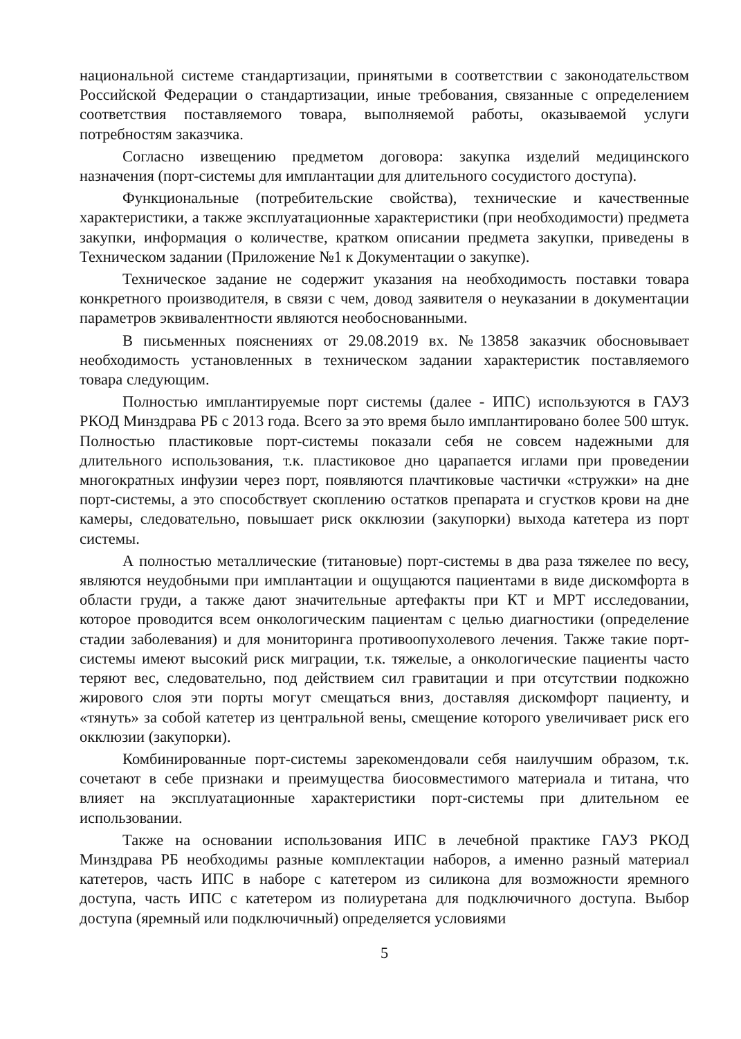национальной системе стандартизации, принятыми в соответствии с законодательством Российской Федерации о стандартизации, иные требования, связанные с определением соответствия поставляемого товара, выполняемой работы, оказываемой услуги потребностям заказчика.
Согласно извещению предметом договора: закупка изделий медицинского назначения (порт-системы для имплантации для длительного сосудистого доступа).
Функциональные (потребительские свойства), технические и качественные характеристики, а также эксплуатационные характеристики (при необходимости) предмета закупки, информация о количестве, кратком описании предмета закупки, приведены в Техническом задании (Приложение №1 к Документации о закупке).
Техническое задание не содержит указания на необходимость поставки товара конкретного производителя, в связи с чем, довод заявителя о неуказании в документации параметров эквивалентности являются необоснованными.
В письменных пояснениях от 29.08.2019 вх. №13858 заказчик обосновывает необходимость установленных в техническом задании характеристик поставляемого товара следующим.
Полностью имплантируемые порт системы (далее - ИПС) используются в ГАУЗ РКОД Минздрава РБ с 2013 года. Всего за это время было имплантировано более 500 штук. Полностью пластиковые порт-системы показали себя не совсем надежными для длительного использования, т.к. пластиковое дно царапается иглами при проведении многократных инфузии через порт, появляются плачтиковые частички «стружки» на дне порт-системы, а это способствует скоплению остатков препарата и сгустков крови на дне камеры, следовательно, повышает риск окклюзии (закупорки) выхода катетера из порт системы.
А полностью металлические (титановые) порт-системы в два раза тяжелее по весу, являются неудобными при имплантации и ощущаются пациентами в виде дискомфорта в области груди, а также дают значительные артефакты при КТ и МРТ исследовании, которое проводится всем онкологическим пациентам с целью диагностики (определение стадии заболевания) и для мониторинга противоопухолевого лечения. Также такие порт-системы имеют высокий риск миграции, т.к. тяжелые, а онкологические пациенты часто теряют вес, следовательно, под действием сил гравитации и при отсутствии подкожно жирового слоя эти порты могут смещаться вниз, доставляя дискомфорт пациенту, и «тянуть» за собой катетер из центральной вены, смещение которого увеличивает риск его окклюзии (закупорки).
Комбинированные порт-системы зарекомендовали себя наилучшим образом, т.к. сочетают в себе признаки и преимущества биосовместимого материала и титана, что влияет на эксплуатационные характеристики порт-системы при длительном ее использовании.
Также на основании использования ИПС в лечебной практике ГАУЗ РКОД Минздрава РБ необходимы разные комплектации наборов, а именно разный материал катетеров, часть ИПС в наборе с катетером из силикона для возможности яремного доступа, часть ИПС с катетером из полиуретана для подключичного доступа. Выбор доступа (яремный или подключичный) определяется условиями
5